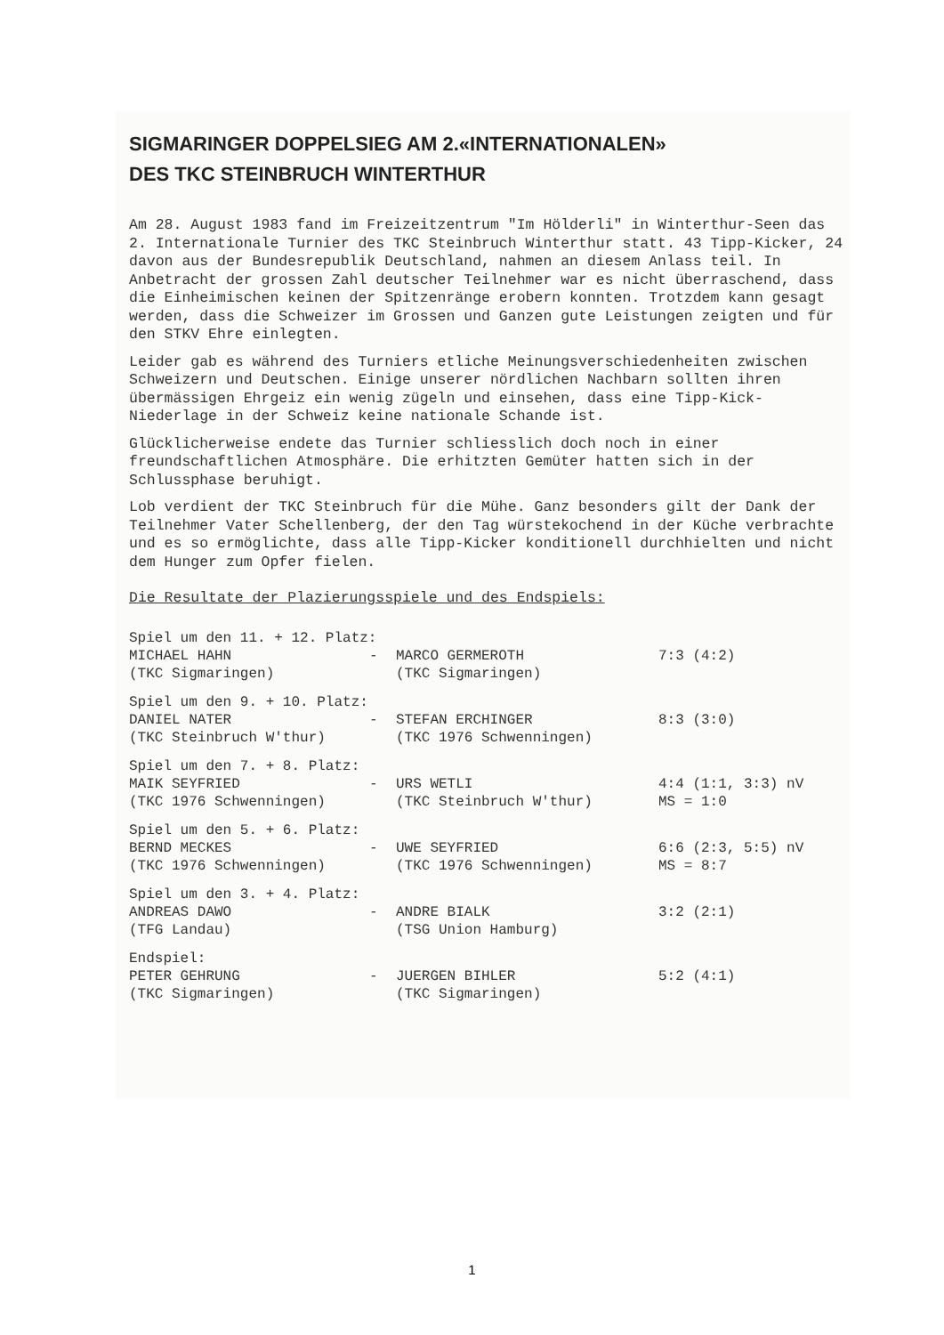SIGMARINGER DOPPELSIEG AM 2.«INTERNATIONALEN»
DES TKC STEINBRUCH WINTERTHUR
Am 28. August 1983 fand im Freizeitzentrum "Im Hölderli" in Winterthur-Seen das 2. Internationale Turnier des TKC Steinbruch Winterthur statt. 43 Tipp-Kicker, 24 davon aus der Bundesrepublik Deutschland, nahmen an diesem Anlass teil. In Anbetracht der grossen Zahl deutscher Teilnehmer war es nicht überraschend, dass die Einheimischen keinen der Spitzenränge erobern konnten. Trotzdem kann gesagt werden, dass die Schweizer im Grossen und Ganzen gute Leistungen zeigten und für den STKV Ehre einlegten.
Leider gab es während des Turniers etliche Meinungsverschiedenheiten zwischen Schweizern und Deutschen. Einige unserer nördlichen Nachbarn sollten ihren übermässigen Ehrgeiz ein wenig zügeln und einsehen, dass eine Tipp-Kick-Niederlage in der Schweiz keine nationale Schande ist.
Glücklicherweise endete das Turnier schliesslich doch noch in einer freundschaftlichen Atmosphäre. Die erhitzten Gemüter hatten sich in der Schlussphase beruhigt.
Lob verdient der TKC Steinbruch für die Mühe. Ganz besonders gilt der Dank der Teilnehmer Vater Schellenberg, der den Tag würstekochend in der Küche verbrachte und es so ermöglichte, dass alle Tipp-Kicker konditionell durchhielten und nicht dem Hunger zum Opfer fielen.
Die Resultate der Plazierungsspiele und des Endspiels:
| Spiel um den 11. + 12. Platz: | | | |
| MICHAEL HAHN | - | MARCO GERMEROTH | 7:3 (4:2) |
| (TKC Sigmaringen) | | (TKC Sigmaringen) | |
| Spiel um den 9. + 10. Platz: | | | |
| DANIEL NATER | - | STEFAN ERCHINGER | 8:3 (3:0) |
| (TKC Steinbruch W'thur) | | (TKC 1976 Schwenningen) | |
| Spiel um den 7. + 8. Platz: | | | |
| MAIK SEYFRIED | - | URS WETLI | 4:4 (1:1, 3:3) nV |
| (TKC 1976 Schwenningen) | | (TKC Steinbruch W'thur) | MS = 1:0 |
| Spiel um den 5. + 6. Platz: | | | |
| BERND MECKES | - | UWE SEYFRIED | 6:6 (2:3, 5:5) nV |
| (TKC 1976 Schwenningen) | | (TKC 1976 Schwenningen) | MS = 8:7 |
| Spiel um den 3. + 4. Platz: | | | |
| ANDREAS DAWO | - | ANDRE BIALK | 3:2 (2:1) |
| (TFG Landau) | | (TSG Union Hamburg) | |
| Endspiel: | | | |
| PETER GEHRUNG | - | JUERGEN BIHLER | 5:2 (4:1) |
| (TKC Sigmaringen) | | (TKC Sigmaringen) | |
1